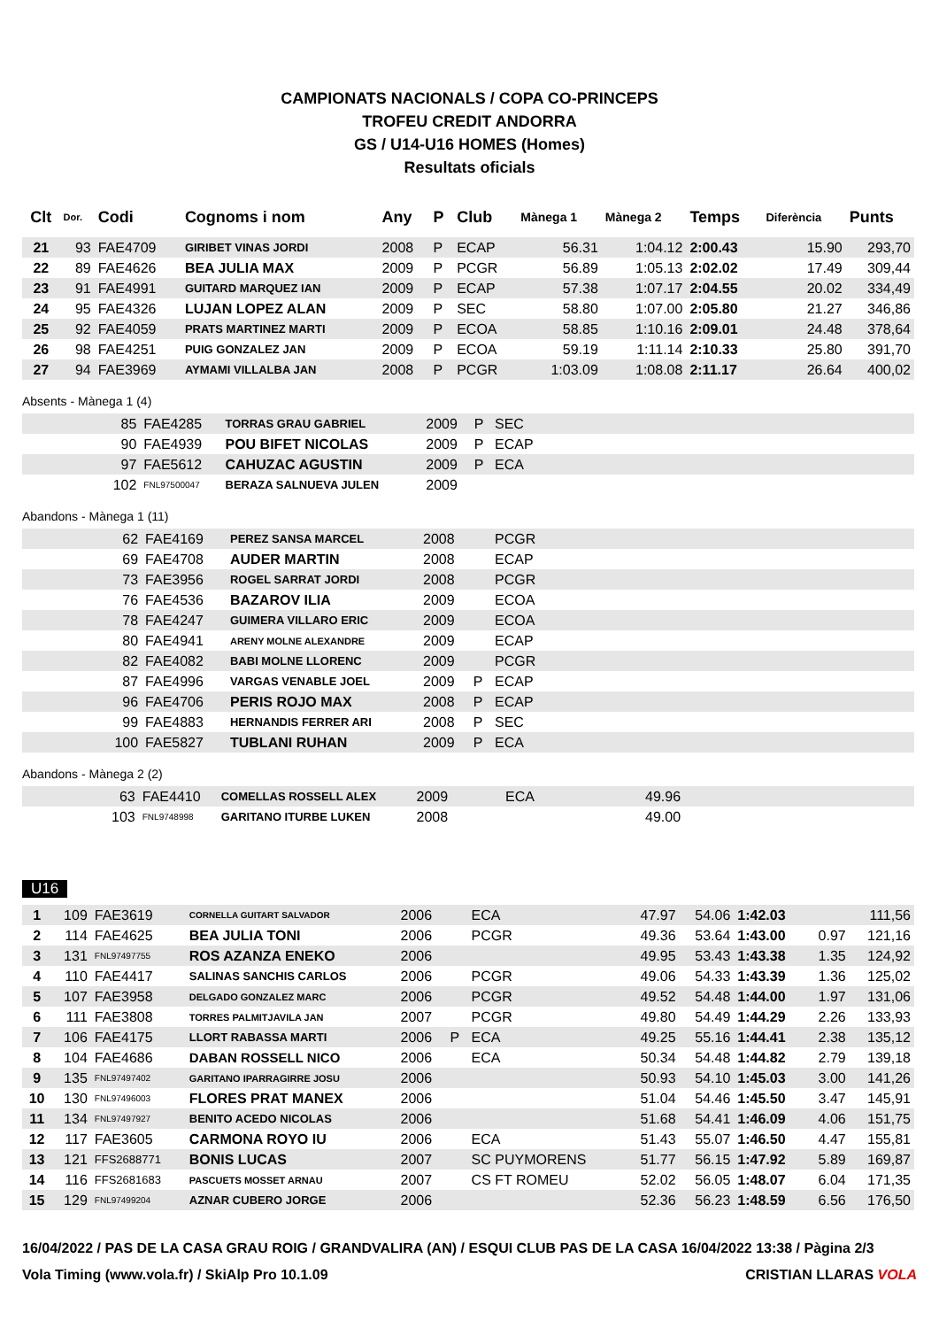CAMPIONATS NACIONALS / COPA CO-PRINCEPS
TROFEU CREDIT ANDORRA
GS / U14-U16 HOMES (Homes)
Resultats oficials
| Clt | Dor. | Codi | Cognoms i nom | Any | P | Club | Mànega 1 | Mànega 2 | Temps | Diferència | Punts |
| --- | --- | --- | --- | --- | --- | --- | --- | --- | --- | --- | --- |
| 21 | 93 | FAE4709 | GIRIBET VINAS JORDI | 2008 | P | ECAP | 56.31 | 1:04.12 | 2:00.43 | 15.90 | 293,70 |
| 22 | 89 | FAE4626 | BEA JULIA MAX | 2009 | P | PCGR | 56.89 | 1:05.13 | 2:02.02 | 17.49 | 309,44 |
| 23 | 91 | FAE4991 | GUITARD MARQUEZ IAN | 2009 | P | ECAP | 57.38 | 1:07.17 | 2:04.55 | 20.02 | 334,49 |
| 24 | 95 | FAE4326 | LUJAN LOPEZ ALAN | 2009 | P | SEC | 58.80 | 1:07.00 | 2:05.80 | 21.27 | 346,86 |
| 25 | 92 | FAE4059 | PRATS MARTINEZ MARTI | 2009 | P | ECOA | 58.85 | 1:10.16 | 2:09.01 | 24.48 | 378,64 |
| 26 | 98 | FAE4251 | PUIG GONZALEZ JAN | 2009 | P | ECOA | 59.19 | 1:11.14 | 2:10.33 | 25.80 | 391,70 |
| 27 | 94 | FAE3969 | AYMAMI VILLALBA JAN | 2008 | P | PCGR | 1:03.09 | 1:08.08 | 2:11.17 | 26.64 | 400,02 |
Absents - Mànega 1 (4)
| | 85 | FAE4285 | TORRAS GRAU GABRIEL | 2009 | P | SEC |
| | 90 | FAE4939 | POU BIFET NICOLAS | 2009 | P | ECAP |
| | 97 | FAE5612 | CAHUZAC AGUSTIN | 2009 | P | ECA |
| | 102 | FNL97500047 | BERAZA SALNUEVA JULEN | 2009 | | |
Abandons - Mànega 1 (11)
| | 62 | FAE4169 | PEREZ SANSA MARCEL | 2008 | | PCGR |
| | 69 | FAE4708 | AUDER MARTIN | 2008 | | ECAP |
| | 73 | FAE3956 | ROGEL SARRAT JORDI | 2008 | | PCGR |
| | 76 | FAE4536 | BAZAROV ILIA | 2009 | | ECOA |
| | 78 | FAE4247 | GUIMERA VILLARO ERIC | 2009 | | ECOA |
| | 80 | FAE4941 | ARENY MOLNE ALEXANDRE | 2009 | | ECAP |
| | 82 | FAE4082 | BABI MOLNE LLORENC | 2009 | | PCGR |
| | 87 | FAE4996 | VARGAS VENABLE JOEL | 2009 | P | ECAP |
| | 96 | FAE4706 | PERIS ROJO MAX | 2008 | P | ECAP |
| | 99 | FAE4883 | HERNANDIS FERRER ARI | 2008 | P | SEC |
| | 100 | FAE5827 | TUBLANI RUHAN | 2009 | P | ECA |
Abandons - Mànega 2 (2)
| | 63 | FAE4410 | COMELLAS ROSSELL ALEX | 2009 | | ECA | 49.96 |
| | 103 | FNL9748998 | GARITANO ITURBE LUKEN | 2008 | | | 49.00 |
U16
| 1 | 109 | FAE3619 | CORNELLA GUITART SALVADOR | 2006 | | ECA | 47.97 | 54.06 | 1:42.03 | | 111,56 |
| 2 | 114 | FAE4625 | BEA JULIA TONI | 2006 | | PCGR | 49.36 | 53.64 | 1:43.00 | 0.97 | 121,16 |
| 3 | 131 | FNL97497755 | ROS AZANZA ENEKO | 2006 | | | 49.95 | 53.43 | 1:43.38 | 1.35 | 124,92 |
| 4 | 110 | FAE4417 | SALINAS SANCHIS CARLOS | 2006 | | PCGR | 49.06 | 54.33 | 1:43.39 | 1.36 | 125,02 |
| 5 | 107 | FAE3958 | DELGADO GONZALEZ MARC | 2006 | | PCGR | 49.52 | 54.48 | 1:44.00 | 1.97 | 131,06 |
| 6 | 111 | FAE3808 | TORRES PALMITJAVILA JAN | 2007 | | PCGR | 49.80 | 54.49 | 1:44.29 | 2.26 | 133,93 |
| 7 | 106 | FAE4175 | LLORT RABASSA MARTI | 2006 | P | ECA | 49.25 | 55.16 | 1:44.41 | 2.38 | 135,12 |
| 8 | 104 | FAE4686 | DABAN ROSSELL NICO | 2006 | | ECA | 50.34 | 54.48 | 1:44.82 | 2.79 | 139,18 |
| 9 | 135 | FNL97497402 | GARITANO IPARRAGIRRE JOSU | 2006 | | | 50.93 | 54.10 | 1:45.03 | 3.00 | 141,26 |
| 10 | 130 | FNL97496003 | FLORES PRAT MANEX | 2006 | | | 51.04 | 54.46 | 1:45.50 | 3.47 | 145,91 |
| 11 | 134 | FNL97497927 | BENITO ACEDO NICOLAS | 2006 | | | 51.68 | 54.41 | 1:46.09 | 4.06 | 151,75 |
| 12 | 117 | FAE3605 | CARMONA ROYO IU | 2006 | | ECA | 51.43 | 55.07 | 1:46.50 | 4.47 | 155,81 |
| 13 | 121 | FFS2688771 | BONIS LUCAS | 2007 | | SC PUYMORENS | 51.77 | 56.15 | 1:47.92 | 5.89 | 169,87 |
| 14 | 116 | FFS2681683 | PASCUETS MOSSET ARNAU | 2007 | | CS FT ROMEU | 52.02 | 56.05 | 1:48.07 | 6.04 | 171,35 |
| 15 | 129 | FNL97499204 | AZNAR CUBERO JORGE | 2006 | | | 52.36 | 56.23 | 1:48.59 | 6.56 | 176,50 |
16/04/2022 / PAS DE LA CASA GRAU ROIG / GRANDVALIRA (AN) / ESQUI CLUB PAS DE LA CASA 16/04/2022 13:38 / Pàgina 2/3
Vola Timing (www.vola.fr) / SkiAlp Pro 10.1.09 CRISTIAN LLARAS VOLA